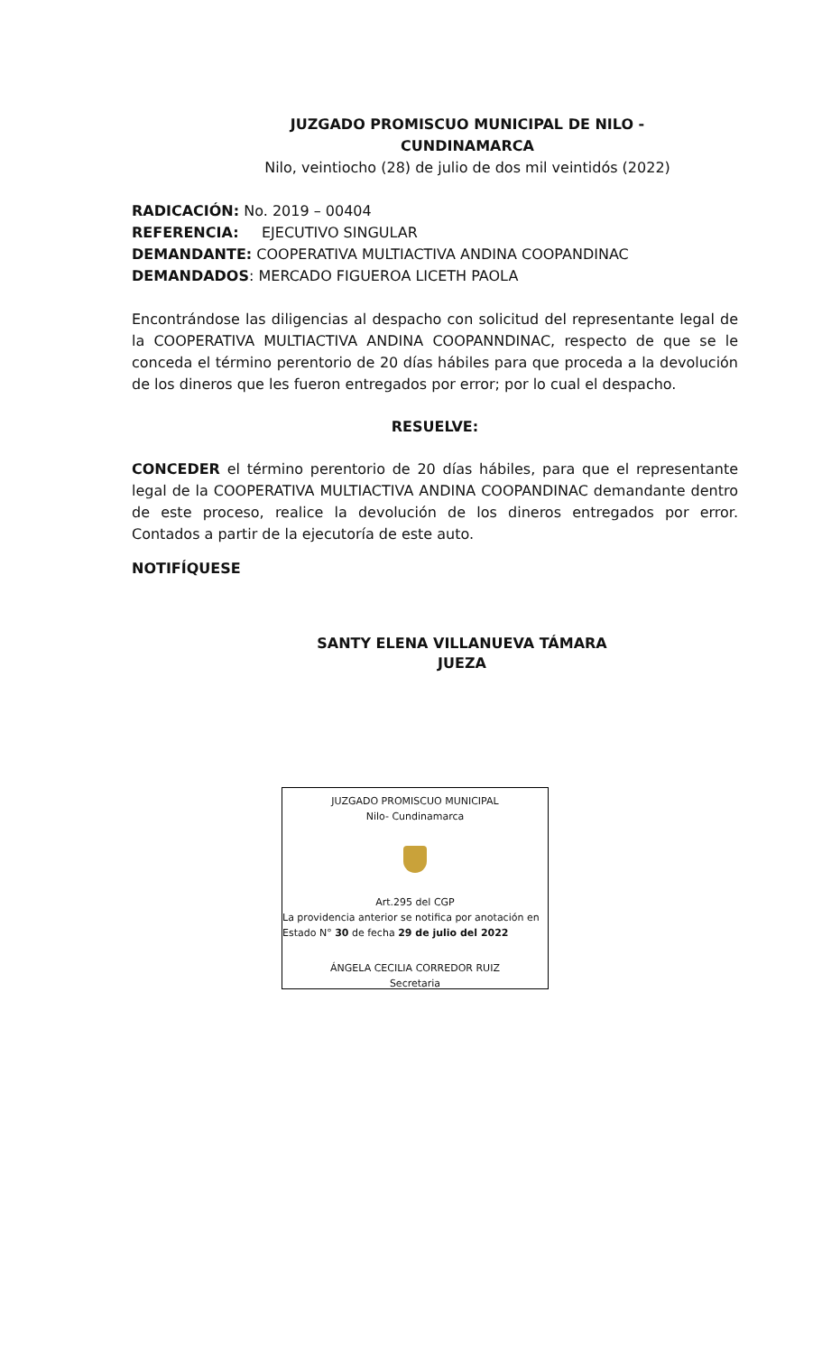JUZGADO PROMISCUO MUNICIPAL DE NILO - CUNDINAMARCA
Nilo, veintiocho (28) de julio de dos mil veintidós (2022)
RADICACIÓN: No. 2019 – 00404
REFERENCIA: EJECUTIVO SINGULAR
DEMANDANTE: COOPERATIVA MULTIACTIVA ANDINA COOPANDINAC
DEMANDADOS: MERCADO FIGUEROA LICETH PAOLA
Encontrándose las diligencias al despacho con solicitud del representante legal de la COOPERATIVA MULTIACTIVA ANDINA COOPANNDINAC, respecto de que se le conceda el término perentorio de 20 días hábiles para que proceda a la devolución de los dineros que les fueron entregados por error; por lo cual el despacho.
RESUELVE:
CONCEDER el término perentorio de 20 días hábiles, para que el representante legal de la COOPERATIVA MULTIACTIVA ANDINA COOPANDINAC demandante dentro de este proceso, realice la devolución de los dineros entregados por error. Contados a partir de la ejecutoría de este auto.
NOTIFÍQUESE
SANTY ELENA VILLANUEVA TÁMARA
JUEZA
JUZGADO PROMISCUO MUNICIPAL
Nilo- Cundinamarca
Art.295 del CGP
La providencia anterior se notifica por anotación en Estado N° 30 de fecha 29 de julio del 2022
ÁNGELA CECILIA CORREDOR RUIZ
Secretaria